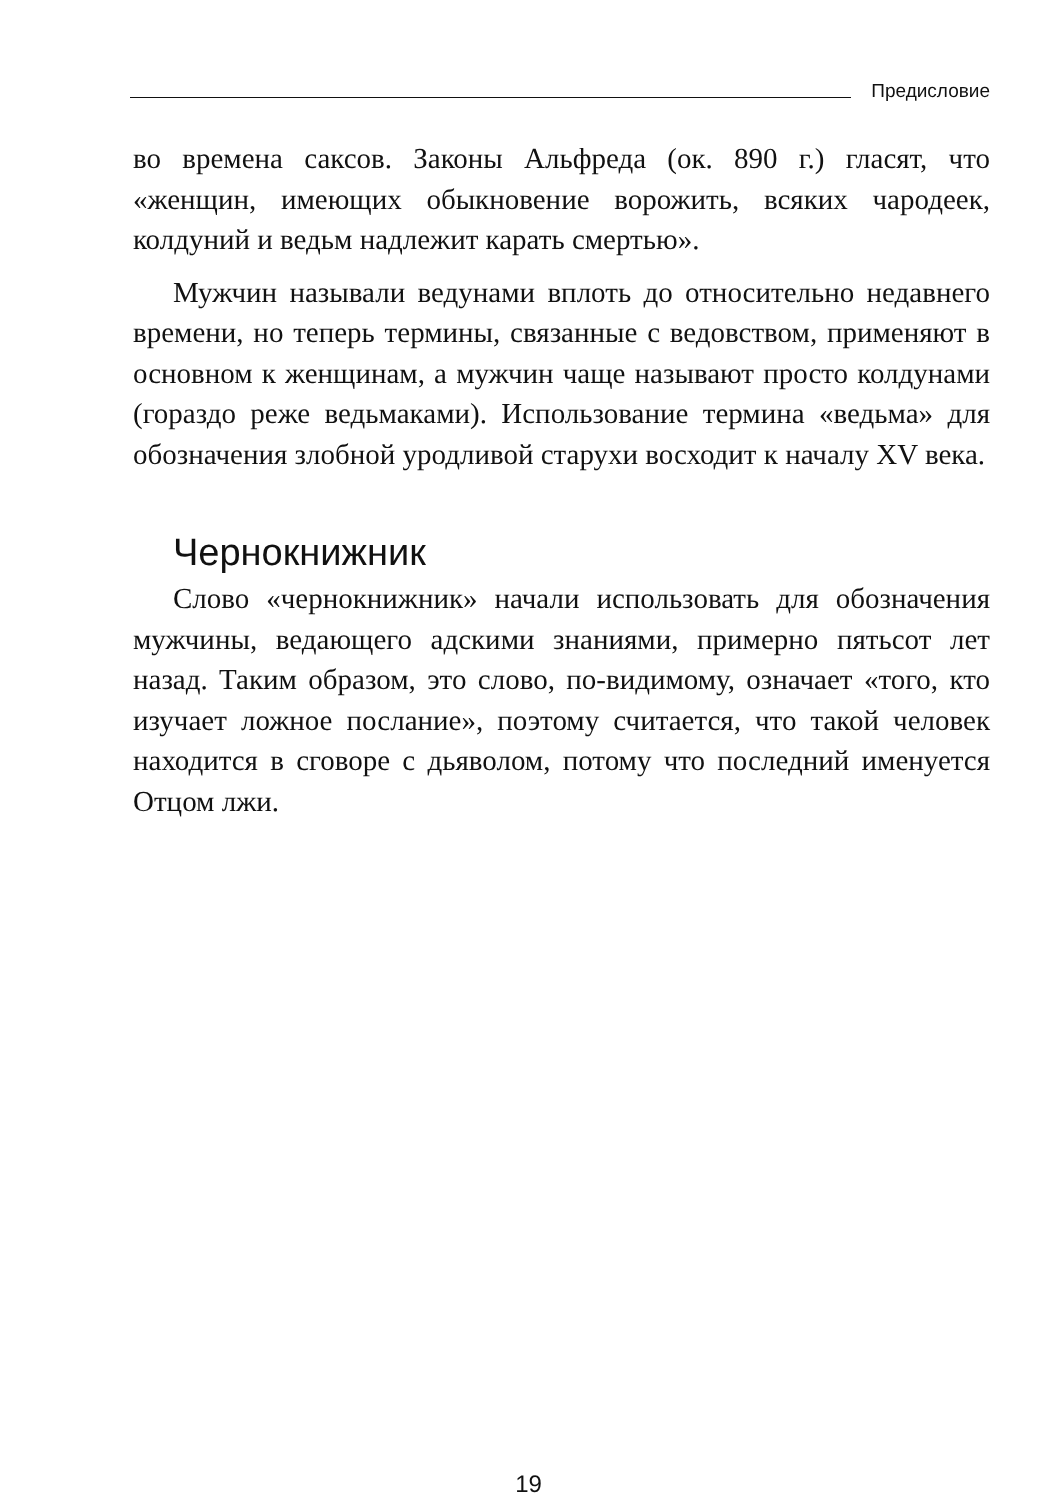Предисловие
во времена саксов. Законы Альфреда (ок. 890 г.) гласят, что «женщин, имеющих обыкновение ворожить, всяких чародеек, колдуний и ведьм надлежит карать смертью».
Мужчин называли ведунами вплоть до относительно недавнего времени, но теперь термины, связанные с ведовством, применяют в основном к женщинам, а мужчин чаще называют просто колдунами (гораздо реже ведьмаками). Использование термина «ведьма» для обозначения злобной уродливой старухи восходит к началу XV века.
Чернокнижник
Слово «чернокнижник» начали использовать для обозначения мужчины, ведающего адскими знаниями, примерно пятьсот лет назад. Таким образом, это слово, по-видимому, означает «того, кто изучает ложное послание», поэтому считается, что такой человек находится в сговоре с дьяволом, потому что последний именуется Отцом лжи.
19